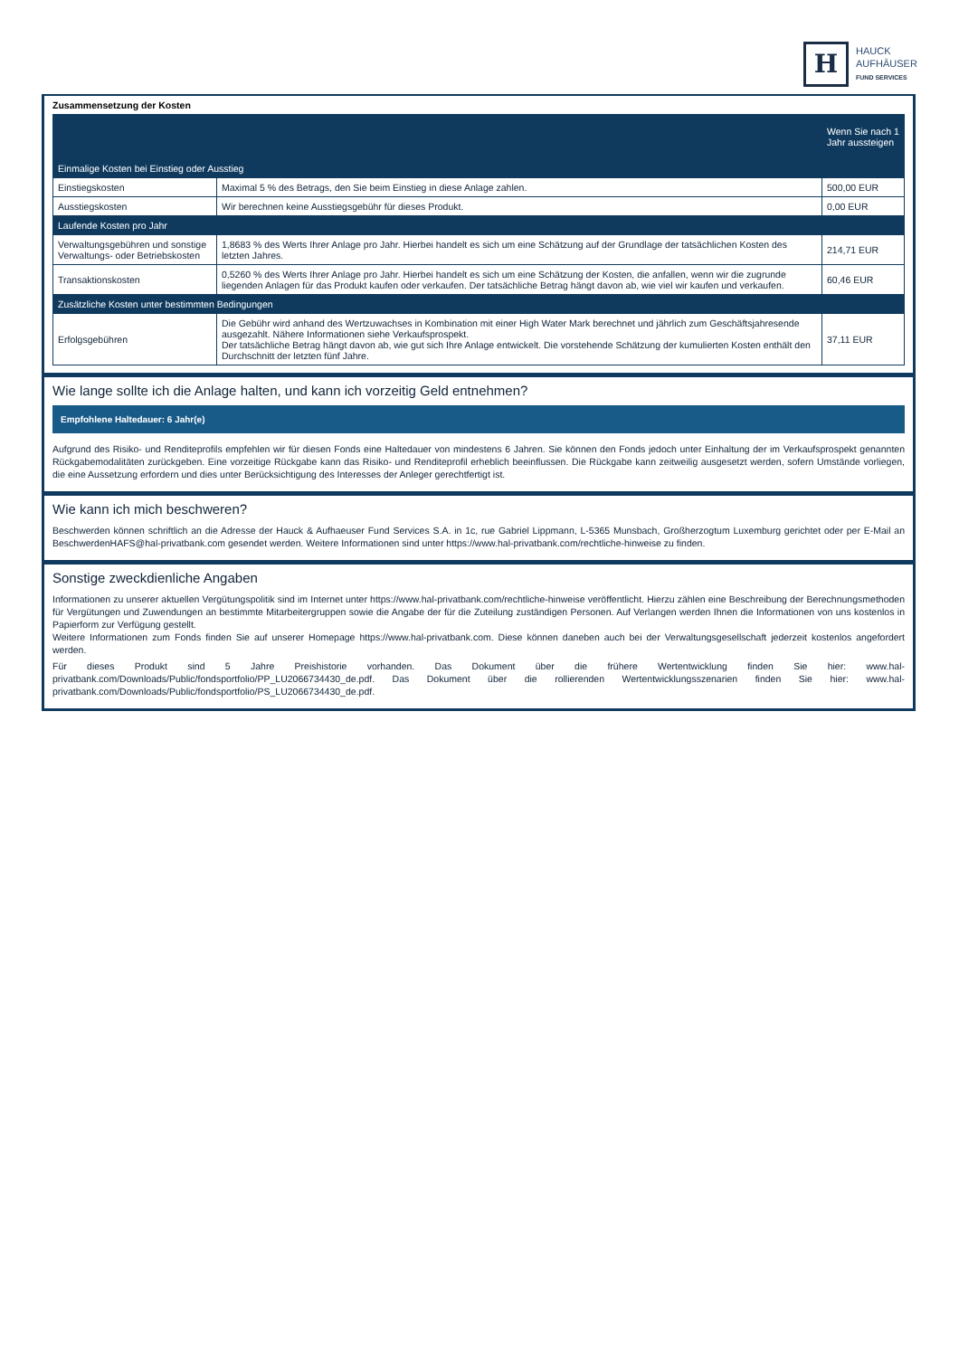H
HAUCK
AUFHÄUSER
FUND SERVICES
Zusammensetzung der Kosten
| | | Wenn Sie nach 1 Jahr aussteigen |
| --- | --- | --- |
| Einmalige Kosten bei Einstieg oder Ausstieg | | |
| Einstiegskosten | Maximal 5 % des Betrags, den Sie beim Einstieg in diese Anlage zahlen. | 500,00 EUR |
| Ausstiegskosten | Wir berechnen keine Ausstiegsgebühr für dieses Produkt. | 0,00 EUR |
| Laufende Kosten pro Jahr | | |
| Verwaltungsgebühren und sonstige Verwaltungs- oder Betriebskosten | 1,8683 % des Werts Ihrer Anlage pro Jahr. Hierbei handelt es sich um eine Schätzung auf der Grundlage der tatsächlichen Kosten des letzten Jahres. | 214,71 EUR |
| Transaktionskosten | 0,5260 % des Werts Ihrer Anlage pro Jahr. Hierbei handelt es sich um eine Schätzung der Kosten, die anfallen, wenn wir die zugrunde liegenden Anlagen für das Produkt kaufen oder verkaufen. Der tatsächliche Betrag hängt davon ab, wie viel wir kaufen und verkaufen. | 60,46 EUR |
| Zusätzliche Kosten unter bestimmten Bedingungen | | |
| Erfolgsgebühren | Die Gebühr wird anhand des Wertzuwachses in Kombination mit einer High Water Mark berechnet und jährlich zum Geschäftsjahresende ausgezahlt. Nähere Informationen siehe Verkaufsprospekt. Der tatsächliche Betrag hängt davon ab, wie gut sich Ihre Anlage entwickelt. Die vorstehende Schätzung der kumulierten Kosten enthält den Durchschnitt der letzten fünf Jahre. | 37,11 EUR |
Wie lange sollte ich die Anlage halten, und kann ich vorzeitig Geld entnehmen?
Empfohlene Haltedauer: 6 Jahr(e)
Aufgrund des Risiko- und Renditeprofils empfehlen wir für diesen Fonds eine Haltedauer von mindestens 6 Jahren. Sie können den Fonds jedoch unter Einhaltung der im Verkaufsprospekt genannten Rückgabemodalitäten zurückgeben. Eine vorzeitige Rückgabe kann das Risiko- und Renditeprofil erheblich beeinflussen. Die Rückgabe kann zeitweilig ausgesetzt werden, sofern Umstände vorliegen, die eine Aussetzung erfordern und dies unter Berücksichtigung des Interesses der Anleger gerechtfertigt ist.
Wie kann ich mich beschweren?
Beschwerden können schriftlich an die Adresse der Hauck & Aufhaeuser Fund Services S.A. in 1c, rue Gabriel Lippmann, L-5365 Munsbach, Großherzogtum Luxemburg gerichtet oder per E-Mail an BeschwerdenHAFS@hal-privatbank.com gesendet werden. Weitere Informationen sind unter https://www.hal-privatbank.com/rechtliche-hinweise zu finden.
Sonstige zweckdienliche Angaben
Informationen zu unserer aktuellen Vergütungspolitik sind im Internet unter https://www.hal-privatbank.com/rechtliche-hinweise veröffentlicht. Hierzu zählen eine Beschreibung der Berechnungsmethoden für Vergütungen und Zuwendungen an bestimmte Mitarbeitergruppen sowie die Angabe der für die Zuteilung zuständigen Personen. Auf Verlangen werden Ihnen die Informationen von uns kostenlos in Papierform zur Verfügung gestellt.
Weitere Informationen zum Fonds finden Sie auf unserer Homepage https://www.hal-privatbank.com. Diese können daneben auch bei der Verwaltungsgesellschaft jederzeit kostenlos angefordert werden.
Für dieses Produkt sind 5 Jahre Preishistorie vorhanden. Das Dokument über die frühere Wertentwicklung finden Sie hier: www.hal-privatbank.com/Downloads/Public/fondsportfolio/PP_LU2066734430_de.pdf. Das Dokument über die rollierenden Wertentwicklungsszenarien finden Sie hier: www.hal-privatbank.com/Downloads/Public/fondsportfolio/PS_LU2066734430_de.pdf.